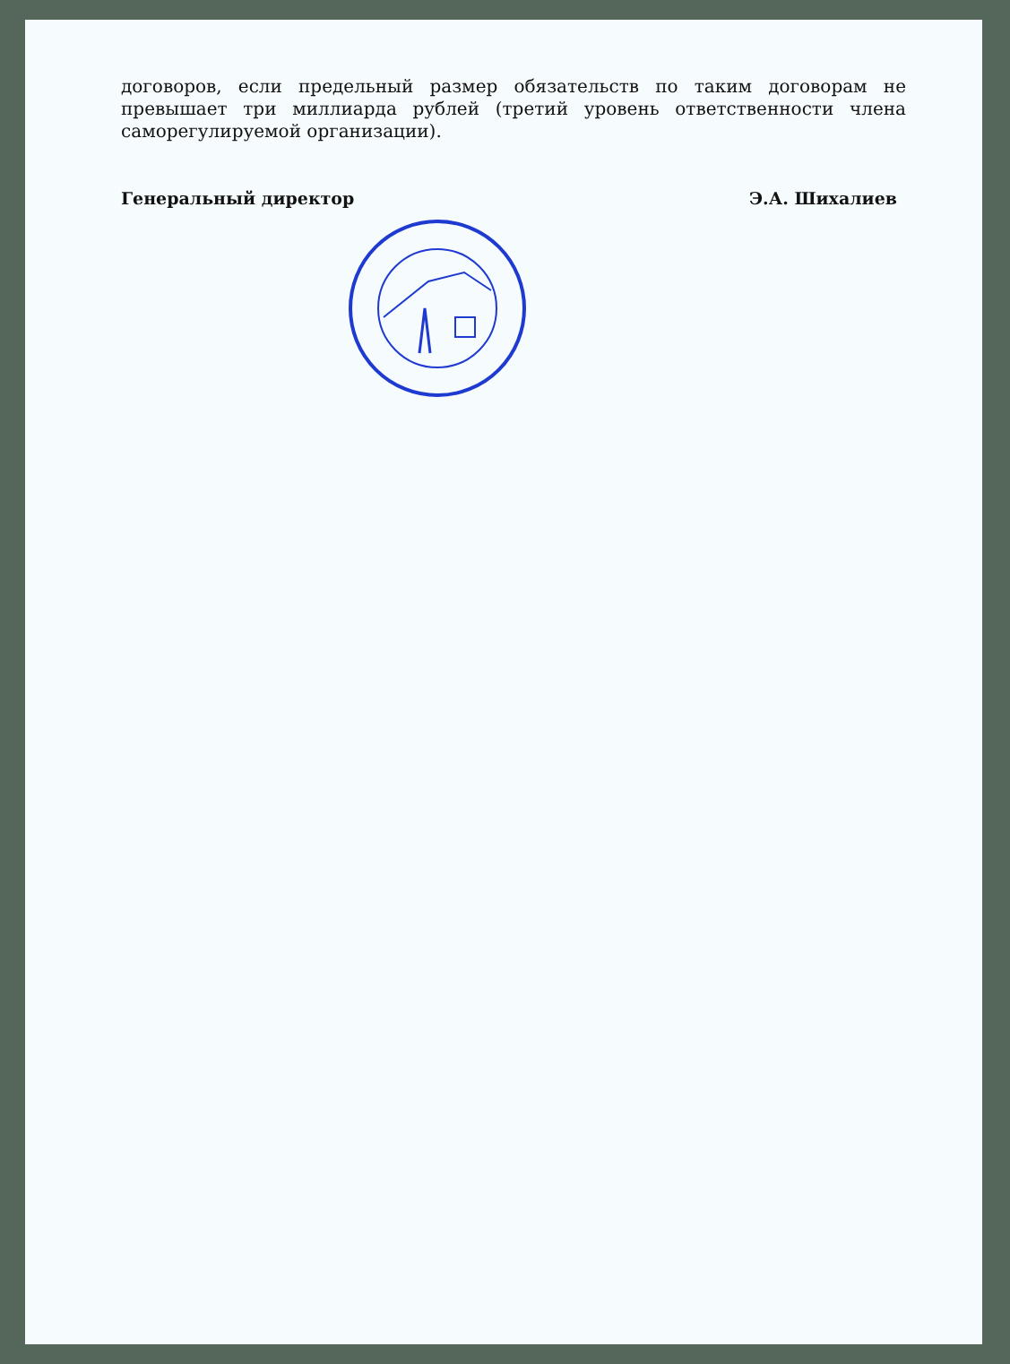договоров, если предельный размер обязательств по таким договорам не превышает три миллиарда рублей (третий уровень ответственности члена саморегулируемой организации).
Генеральный директор Э.А. Шихалиев